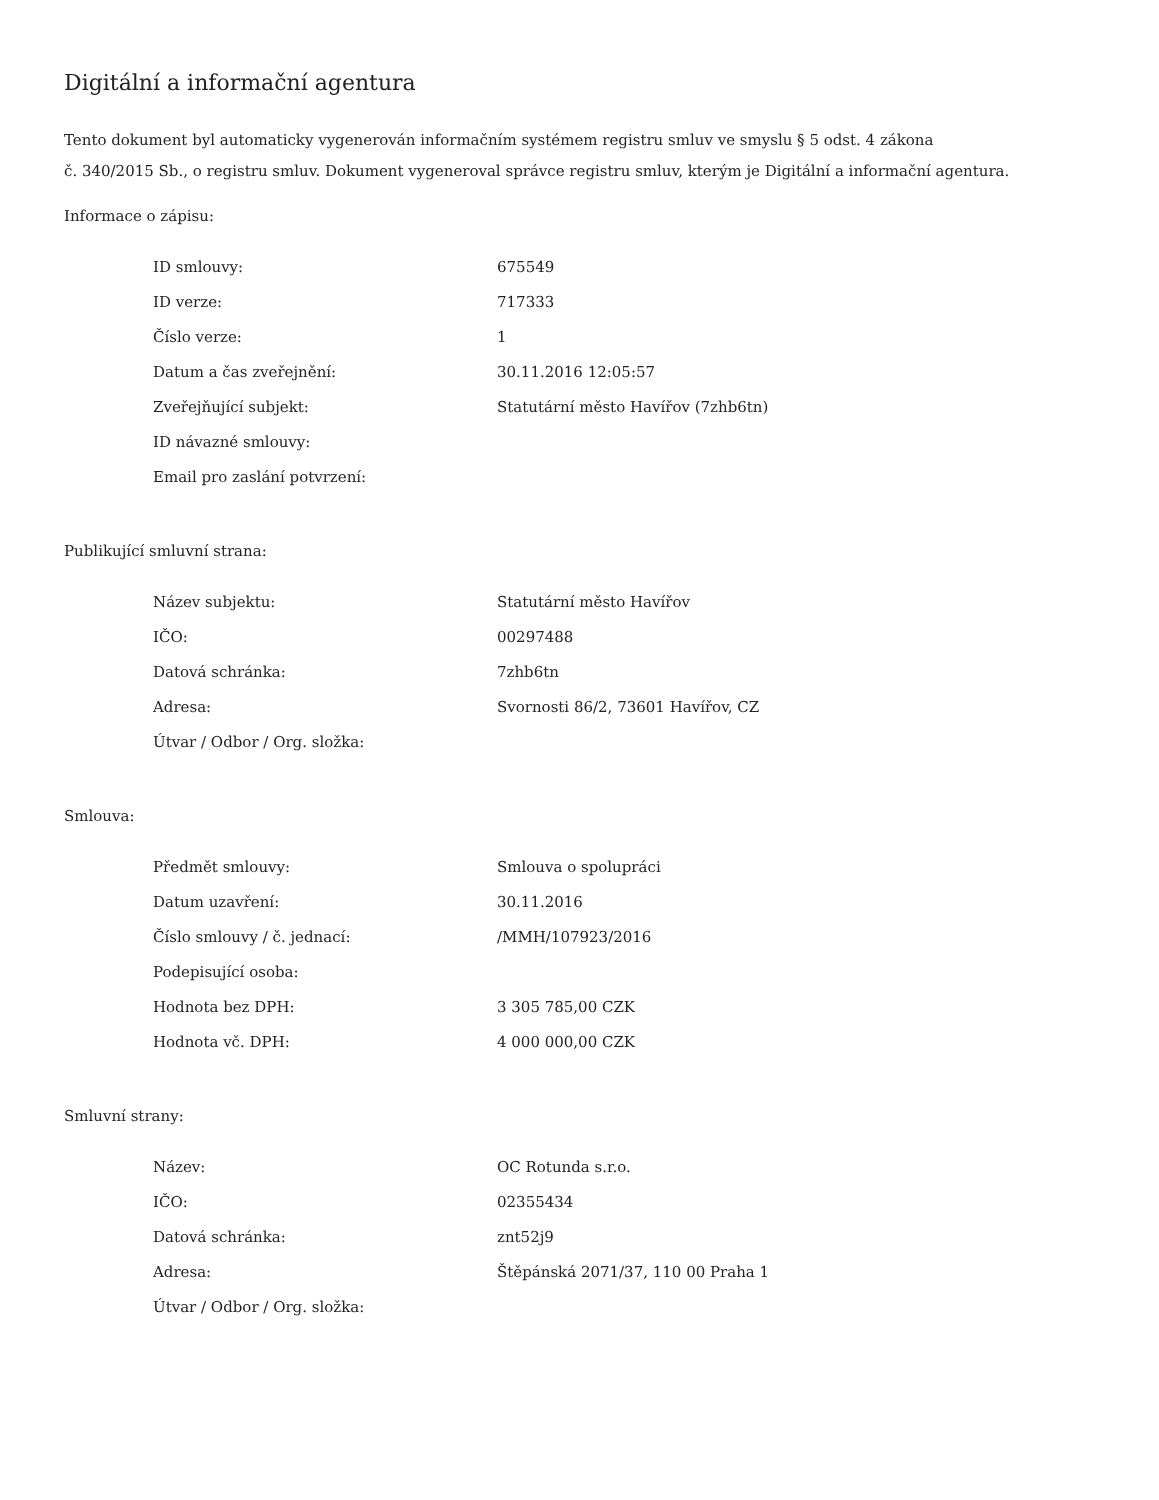Digitální a informační agentura
Tento dokument byl automaticky vygenerován informačním systémem registru smluv ve smyslu § 5 odst. 4 zákona
č. 340/2015 Sb., o registru smluv. Dokument vygeneroval správce registru smluv, kterým je Digitální a informační agentura.
Informace o zápisu:
| ID smlouvy: | 675549 |
| ID verze: | 717333 |
| Číslo verze: | 1 |
| Datum a čas zveřejnění: | 30.11.2016 12:05:57 |
| Zveřejňující subjekt: | Statutární město Havířov (7zhb6tn) |
| ID návazné smlouvy: | |
| Email pro zaslání potvrzení: | |
Publikující smluvní strana:
| Název subjektu: | Statutární město Havířov |
| IČO: | 00297488 |
| Datová schránka: | 7zhb6tn |
| Adresa: | Svornosti 86/2, 73601 Havířov, CZ |
| Útvar / Odbor / Org. složka: | |
Smlouva:
| Předmět smlouvy: | Smlouva o spolupráci |
| Datum uzavření: | 30.11.2016 |
| Číslo smlouvy / č. jednací: | /MMH/107923/2016 |
| Podepisující osoba: | |
| Hodnota bez DPH: | 3 305 785,00 CZK |
| Hodnota vč. DPH: | 4 000 000,00 CZK |
Smluvní strany:
| Název: | OC Rotunda s.r.o. |
| IČO: | 02355434 |
| Datová schránka: | znt52j9 |
| Adresa: | Štěpánská 2071/37, 110 00 Praha 1 |
| Útvar / Odbor / Org. složka: | |